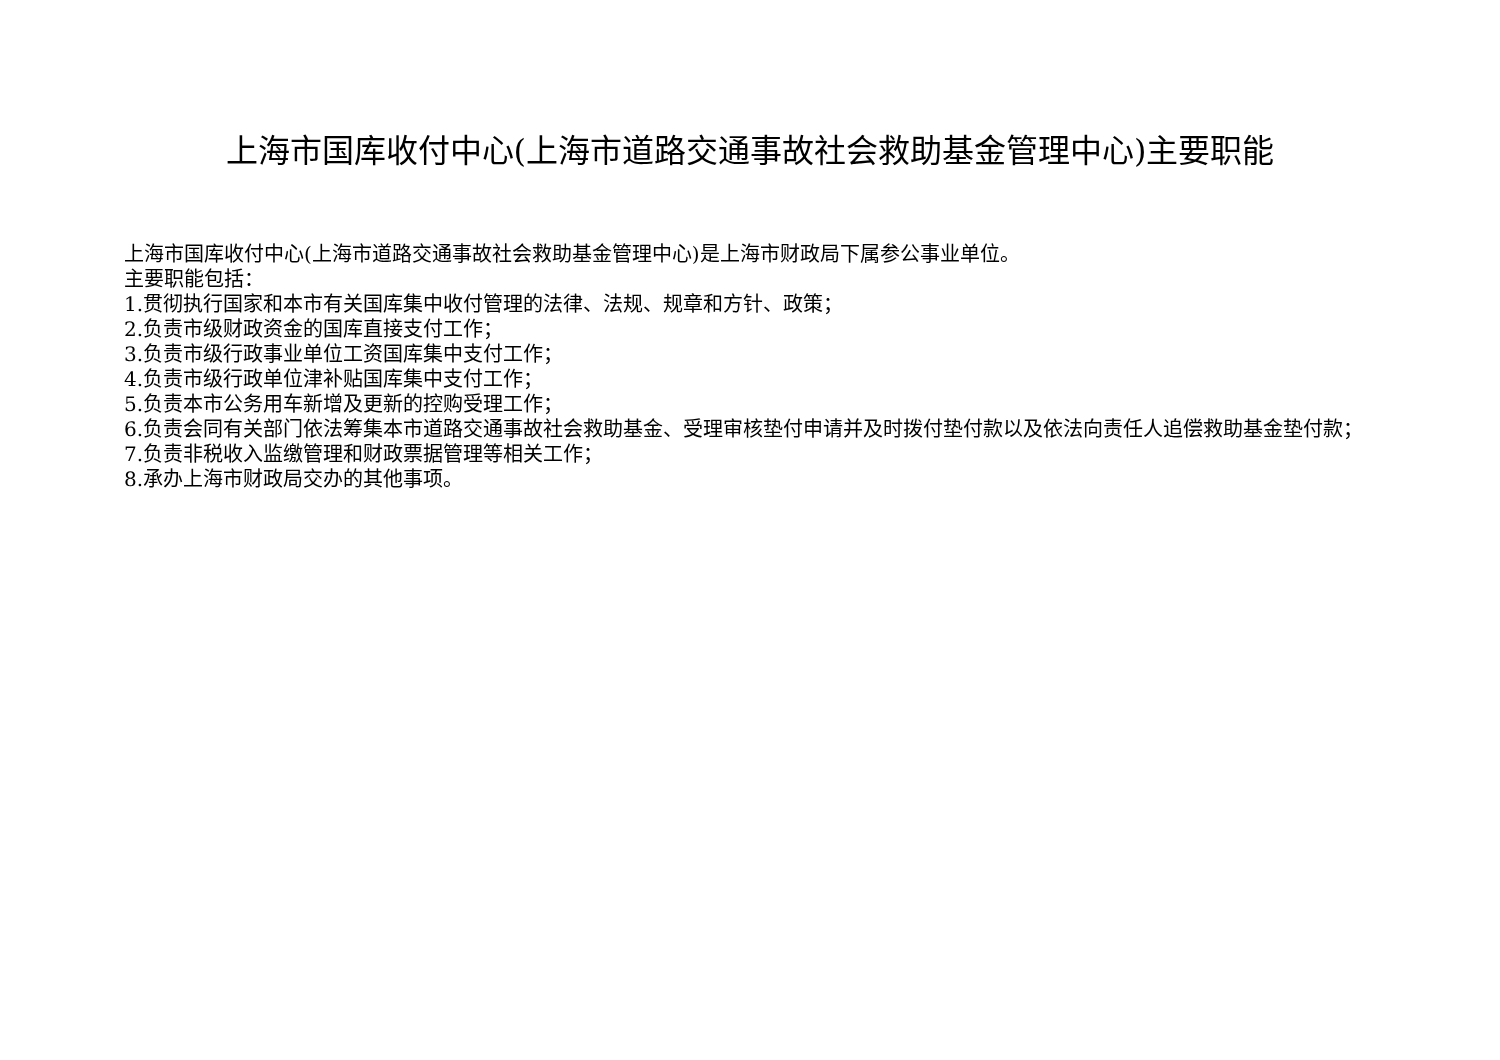上海市国库收付中心(上海市道路交通事故社会救助基金管理中心)主要职能
上海市国库收付中心(上海市道路交通事故社会救助基金管理中心)是上海市财政局下属参公事业单位。
主要职能包括：
1.贯彻执行国家和本市有关国库集中收付管理的法律、法规、规章和方针、政策；
2.负责市级财政资金的国库直接支付工作；
3.负责市级行政事业单位工资国库集中支付工作；
4.负责市级行政单位津补贴国库集中支付工作；
5.负责本市公务用车新增及更新的控购受理工作；
6.负责会同有关部门依法筹集本市道路交通事故社会救助基金、受理审核垫付申请并及时拨付垫付款以及依法向责任人追偿救助基金垫付款；
7.负责非税收入监缴管理和财政票据管理等相关工作；
8.承办上海市财政局交办的其他事项。